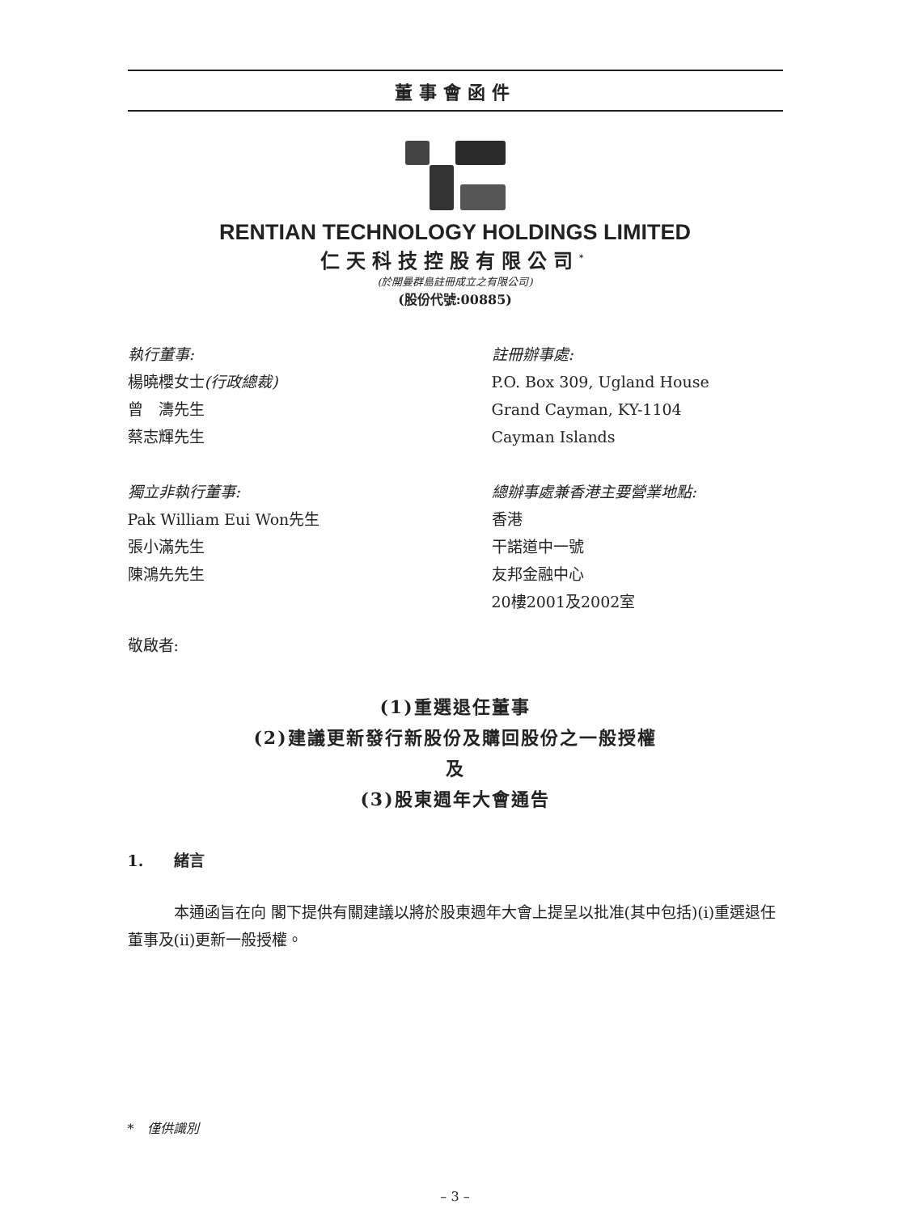董事會函件
RENTIAN TECHNOLOGY HOLDINGS LIMITED
仁天科技控股有限公司<sup>*</sup>
(於開曼群島註冊成立之有限公司)
(股份代號:00885)
執行董事:
楊曉櫻女士(行政總裁)
曾　濤先生
蔡志輝先生
獨立非執行董事:
Pak William Eui Won先生
張小滿先生
陳鴻先先生
註冊辦事處:
P.O. Box 309, Ugland House
Grand Cayman, KY-1104
Cayman Islands
總辦事處兼香港主要營業地點:
香港
干諾道中一號
友邦金融中心
20樓2001及2002室
敬啟者:
(1)重選退任董事
(2)建議更新發行新股份及購回股份之一般授權
及
(3)股東週年大會通告
1.　　緒言
　　　本通函旨在向 閣下提供有關建議以將於股東週年大會上提呈以批准(其中包括)(i)重選退任董事及(ii)更新一般授權。
*　僅供識別
– 3 –